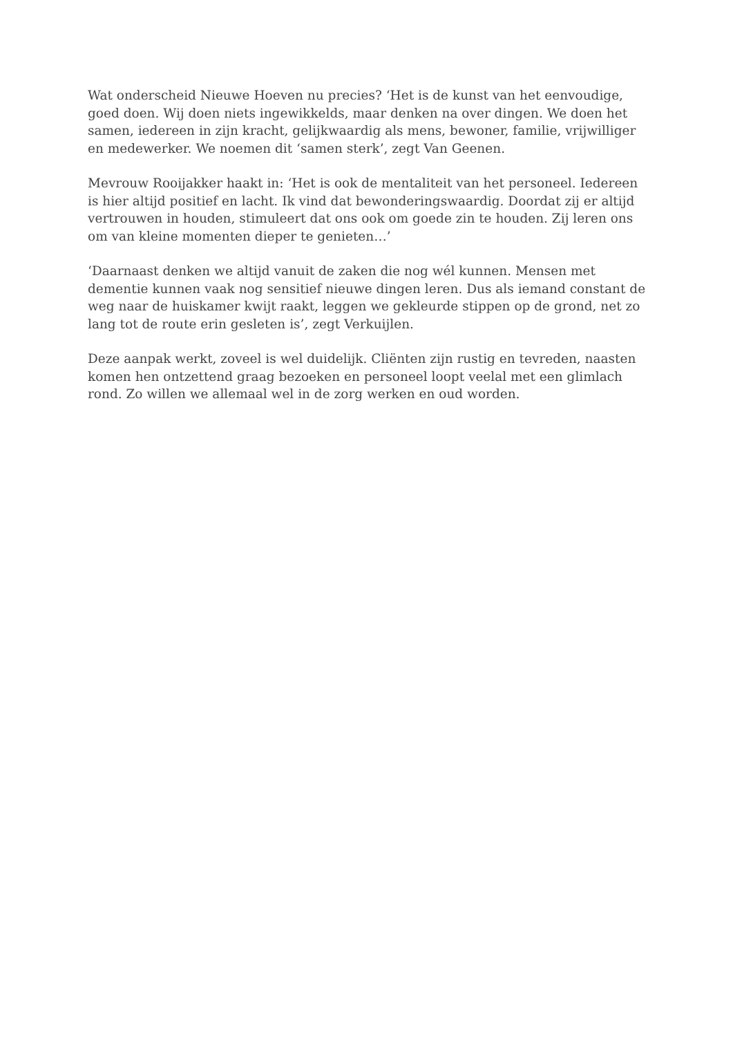Wat onderscheid Nieuwe Hoeven nu precies? ‘Het is de kunst van het eenvoudige, goed doen. Wij doen niets ingewikkelds, maar denken na over dingen. We doen het samen, iedereen in zijn kracht, gelijkwaardig als mens, bewoner, familie, vrijwilliger en medewerker. We noemen dit ‘samen sterk’, zegt Van Geenen.
Mevrouw Rooijakker haakt in: ‘Het is ook de mentaliteit van het personeel. Iedereen is hier altijd positief en lacht. Ik vind dat bewonderingswaardig. Doordat zij er altijd vertrouwen in houden, stimuleert dat ons ook om goede zin te houden. Zij leren ons om van kleine momenten dieper te genieten…’
‘Daarnaast denken we altijd vanuit de zaken die nog wél kunnen. Mensen met dementie kunnen vaak nog sensitief nieuwe dingen leren. Dus als iemand constant de weg naar de huiskamer kwijt raakt, leggen we gekleurde stippen op de grond, net zo lang tot de route erin gesleten is’, zegt Verkuijlen.
Deze aanpak werkt, zoveel is wel duidelijk. Cliënten zijn rustig en tevreden, naasten komen hen ontzettend graag bezoeken en personeel loopt veelal met een glimlach rond. Zo willen we allemaal wel in de zorg werken en oud worden.